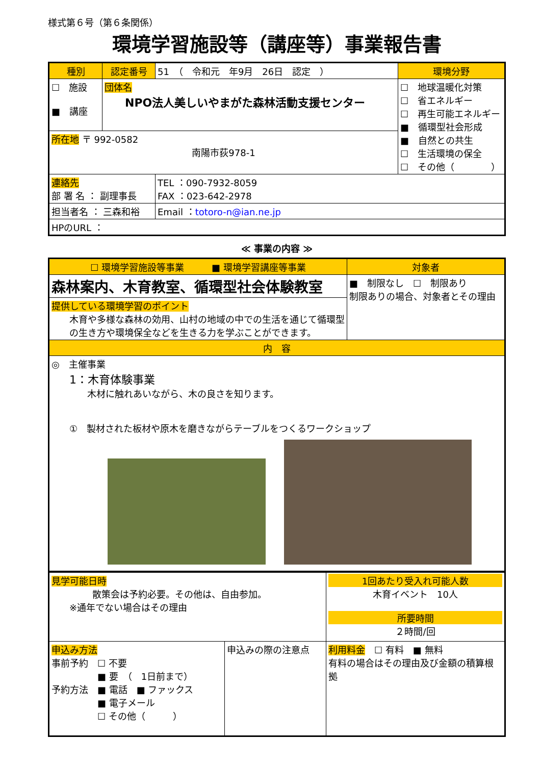様式第６号（第６条関係）
環境学習施設等（講座等）事業報告書
| 種別 | 認定番号 | 51 （ 令和元 年9月 26日 認定 ） | 環境分野 |
| ☐ 施設 ■ 講座 | 団体名 NPO法人美しいやまがた森林活動支援センター | | ☐ 地球温暖化対策 ☐ 省エネルギー ☐ 再生可能エネルギー ■ 循環型社会形成 ■ 自然との共生 ☐ 生活環境の保全 ☐ その他（ ） |
| 所在地 〒 992-0582 南陽市荻978-1 | | | |
| 連絡先 部 署 名 ： 副理事長 | | TEL ：090-7932-8059 FAX ：023-642-2978 | |
| 担当者名 ： 三森和裕 | | Email ： totoro-n@ian.ne.jp | |
| HPのURL ： | | | |
≪ 事業の内容 ≫
| ☐ 環境学習施設等事業 ■ 環境学習講座等事業 | 対象者 |
| 森林案内、木育教室、循環型社会体験教室 | ■ 制限なし ☐ 制限あり 制限ありの場合、対象者とその理由 |
| 提供している環境学習のポイント 木育や多様な森林の効用、山村の地域の中での生活を通じて循環型の生き方や環境保全などを生きる力を学ぶことができます。 | |
| 内 容 | |
| ◎ 主催事業 1：木育体験事業 木材に触れあいながら、木の良さを知ります。 ① 製材された板材や原木を磨きながらテーブルをつくるワークショップ | |
| 見学可能日時 散策会は予約必要。その他は、自由参加。 ※通年でない場合はその理由 | | 1回あたり受入れ可能人数 木育イベント 10人 所要時間 ２時間/回 |
| 申込み方法 事前予約 ☐ 不要 ■ 要 （ 1日前まで） 予約方法 ■ 電話 ■ ファックス ■ 電子メール ☐ その他（ ） | 申込みの際の注意点 | 利用料金 ☐ 有料 ■ 無料 有料の場合はその理由及び金額の積算根拠 |